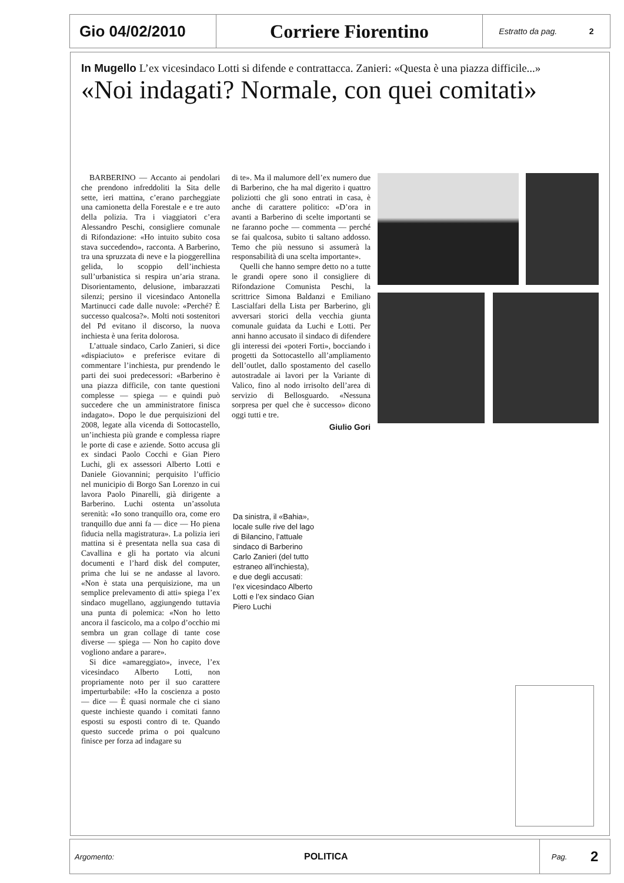Gio 04/02/2010
Corriere Fiorentino
Estratto da pag. 2
In Mugello L’ex vicesindaco Lotti si difende e contrattacca. Zanieri: «Questa è una piazza difficile...»
«Noi indagati? Normale, con quei comitati»
BARBERINO — Accanto ai pendolari che prendono infreddoliti la Sita delle sette, ieri mattina, c’erano parcheggiate una camionetta della Forestale e e tre auto della polizia. Tra i viaggiatori c’era Alessandro Peschi, consigliere comunale di Rifondazione: «Ho intuito subito cosa stava succedendo», racconta. A Barberino, tra una spruzzata di neve e la pioggerellina gelida, lo scoppio dell’inchiesta sull’urbanistica si respira un’aria strana. Disorientamento, delusione, imbarazzati silenzi; persino il vicesindaco Antonella Martinucci cade dalle nuvole: «Perché? È successo qualcosa?». Molti noti sostenitori del Pd evitano il discorso, la nuova inchiesta è una ferita dolorosa.
L’attuale sindaco, Carlo Zanieri, si dice «dispiaciuto» e preferisce evitare di commentare l’inchiesta, pur prendendo le parti dei suoi predecessori: «Barberino è una piazza difficile, con tante questioni complesse — spiega — e quindi può succedere che un amministratore finisca indagato». Dopo le due perquisizioni del 2008, legate alla vicenda di Sottocastello, un’inchiesta più grande e complessa riapre le porte di case e aziende. Sotto accusa gli ex sindaci Paolo Cocchi e Gian Piero Luchi, gli ex assessori Alberto Lotti e Daniele Giovannini; perquisito l’ufficio nel municipio di Borgo San Lorenzo in cui lavora Paolo Pinarelli, già dirigente a Barberino. Luchi ostenta un’assoluta serenità: «Io sono tranquillo ora, come ero tranquillo due anni fa — dice — Ho piena fiducia nella magistratura». La polizia ieri mattina si è presentata nella sua casa di Cavallina e gli ha portato via alcuni documenti e l’hard disk del computer, prima che lui se ne andasse al lavoro. «Non è stata una perquisizione, ma un semplice prelevamento di atti» spiega l’ex sindaco mugellano, aggiungendo tuttavia una punta di polemica: «Non ho letto ancora il fascicolo, ma a colpo d’occhio mi sembra un gran collage di tante cose diverse — spiega — Non ho capito dove vogliono andare a parare».
Si dice «amareggiato», invece, l’ex vicesindaco Alberto Lotti, non propriamente noto per il suo carattere imperturbabile: «Ho la coscienza a posto — dice — È quasi normale che ci siano queste inchieste quando i comitati fanno esposti su esposti contro di te. Quando questo succede prima o poi qualcuno finisce per forza ad indagare su
di te». Ma il malumore dell’ex numero due di Barberino, che ha mal digerito i quattro poliziotti che gli sono entrati in casa, è anche di carattere politico: «D’ora in avanti a Barberino di scelte importanti se ne faranno poche — commenta — perché se fai qualcosa, subito ti saltano addosso. Temo che più nessuno si assumerà la responsabilità di una scelta importante».
Quelli che hanno sempre detto no a tutte le grandi opere sono il consigliere di Rifondazione Comunista Peschi, la scrittrice Simona Baldanzi e Emiliano Lascialfari della Lista per Barberino, gli avversari storici della vecchia giunta comunale guidata da Luchi e Lotti. Per anni hanno accusato il sindaco di difendere gli interessi dei «poteri Forti», bocciando i progetti da Sottocastello all’ampliamento dell’outlet, dallo spostamento del casello autostradale ai lavori per la Variante di Valico, fino al nodo irrisolto dell’area di servizio di Bellosguardo. «Nessuna sorpresa per quel che è successo» dicono oggi tutti e tre.
Giulio Gori
Da sinistra, il «Bahia», locale sulle rive del lago di Bilancino, l’attuale sindaco di Barberino Carlo Zanieri (del tutto estraneo all’inchiesta), e due degli accusati: l’ex vicesindaco Alberto Lotti e l’ex sindaco Gian Piero Luchi
Argomento: POLITICA
Pag. 2